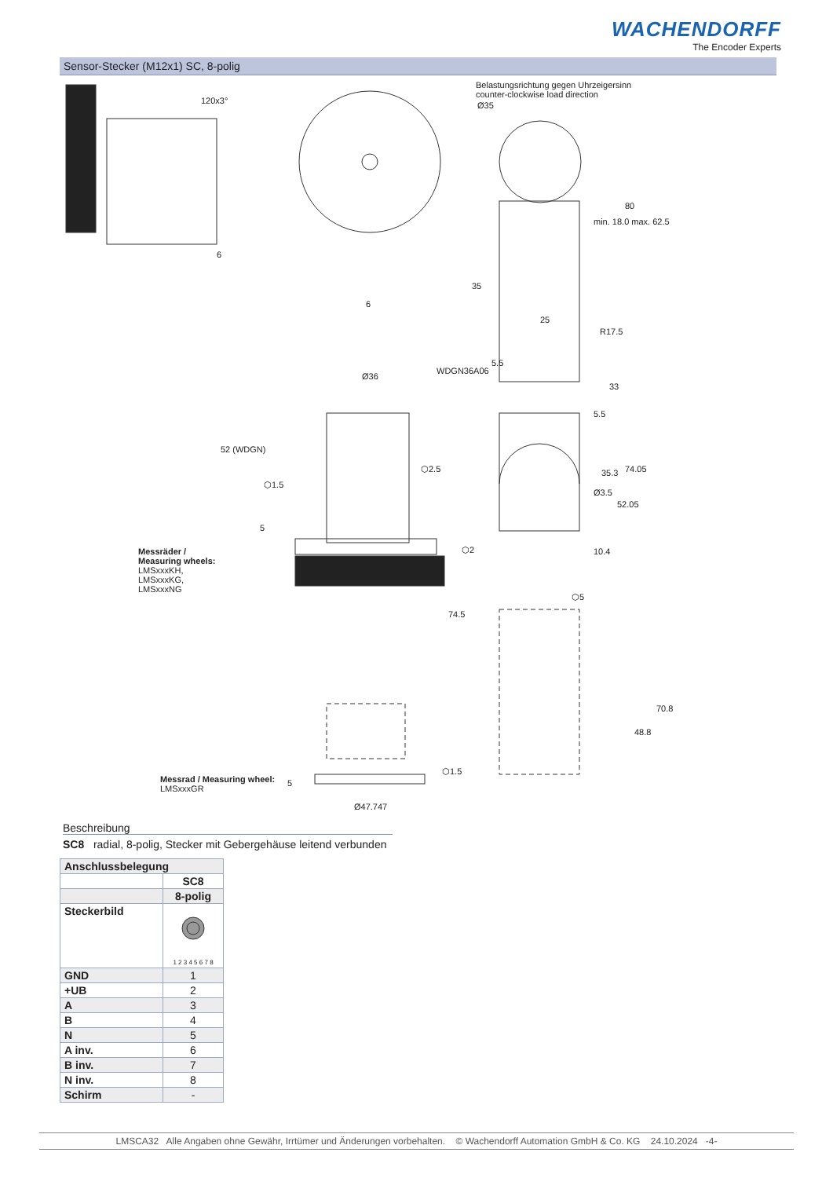WACHENDORFF
The Encoder Experts
Sensor-Stecker (M12x1) SC, 8-polig
120x3°
Belastungsrichtung gegen Uhrzeigersinn
counter-clockwise load direction
Ø35
6
35
min. 18.0 max. 62.5
80
6
25
R17.5
5.5
Ø36
WDGN36A06
33
5.5
52 (WDGN)
⬡2.5
⬡1.5
35.3 74.05
Ø3.5
52.05
5
⬡2 10.4 Messräder /
Measuring wheels:
LMSxxxKH,
LMSxxxKG,
LMSxxxNG ⬡5
74.5
70.8
48.8
⬡1.5
Messrad / Measuring wheel:
LMSxxxGR
5
Ø47.747
Beschreibung
SC8 radial, 8-polig, Stecker mit Gebergehäuse leitend verbunden
| Anschlussbelegung | |
| --- | --- |
| | SC8 |
| | 8-polig |
| Steckerbild | 1 2 3 4 5 6 7 8 |
| GND | 1 |
| +UB | 2 |
| A | 3 |
| B | 4 |
| N | 5 |
| A inv. | 6 |
| B inv. | 7 |
| N inv. | 8 |
| Schirm | - |
LMSCA32 Alle Angaben ohne Gewähr, Irrtümer und Änderungen vorbehalten. © Wachendorff Automation GmbH & Co. KG 24.10.2024 -4-